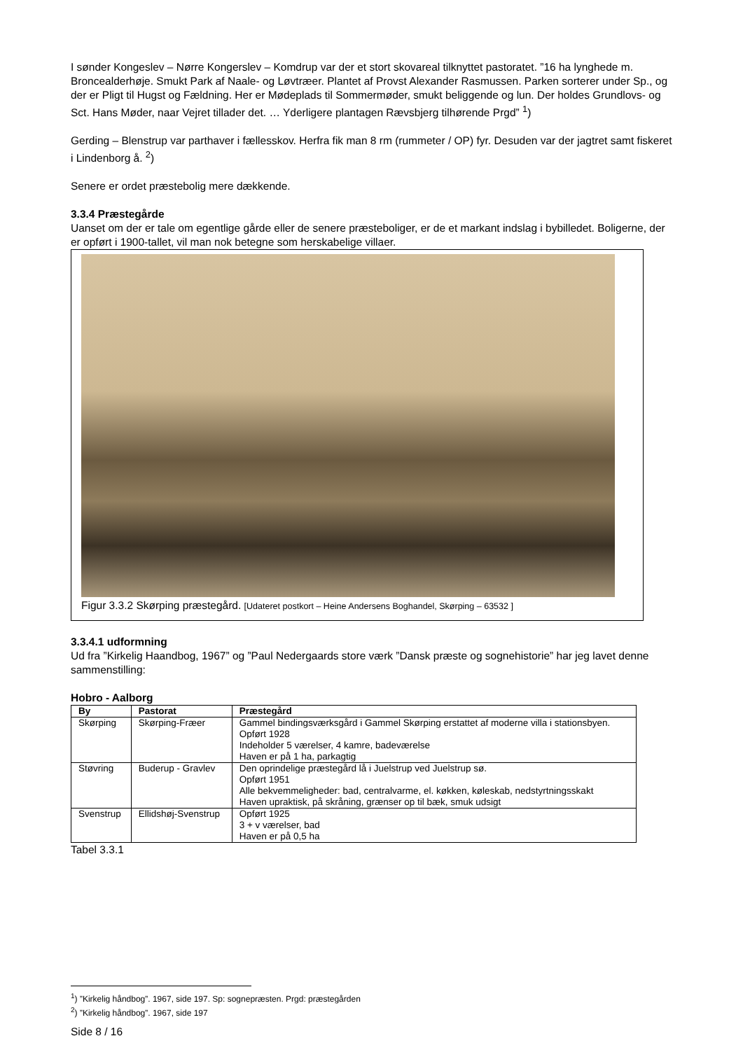I sønder Kongeslev – Nørre Kongerslev – Komdrup var der et stort skovareal tilknyttet pastoratet. ”16 ha lynghede m. Broncealderhøje. Smukt Park af Naale- og Løvtræer. Plantet af Provst Alexander Rasmussen. Parken sorterer under Sp., og der er Pligt til Hugst og Fældning. Her er Mødeplads til Sommermøder, smukt beliggende og lun. Der holdes Grundlovs- og Sct. Hans Møder, naar Vejret tillader det. … Yderligere plantagen Rævsbjerg tilhørende Prgd” <sup>1</sup>)
Gerding – Blenstrup var parthaver i fællesskov. Herfra fik man 8 rm (rummeter / OP) fyr. Desuden var der jagtret samt fiskeret i Lindenborg å. <sup>2</sup>)
Senere er ordet præstebolig mere dækkende.
3.3.4 Præstegårde
Uanset om der er tale om egentlige gårde eller de senere præsteboliger, er de et markant indslag i bybilledet. Boligerne, der er opført i 1900-tallet, vil man nok betegne som herskabelige villaer.
Figur 3.3.2 Skørping præstegård. [Udateret postkort – Heine Andersens Boghandel, Skørping – 63532 ]
3.3.4.1 udformning
Ud fra ”Kirkelig Haandbog, 1967” og ”Paul Nedergaards store værk ”Dansk præste og sognehistorie” har jeg lavet denne sammenstilling:
Hobro - Aalborg
| By | Pastorat | Præstegård |
| --- | --- | --- |
| Skørping | Skørping-Fræer | Gammel bindingsværksgård i Gammel Skørping erstattet af moderne villa i stationsbyen. Opført 1928 Indeholder 5 værelser, 4 kamre, badeværelse Haven er på 1 ha, parkagtig |
| Støvring | Buderup - Gravlev | Den oprindelige præstegård lå i Juelstrup ved Juelstrup sø. Opført 1951 Alle bekvemmeligheder: bad, centralvarme, el. køkken, køleskab, nedstyrtningsskakt Haven upraktisk, på skråning, grænser op til bæk, smuk udsigt |
| Svenstrup | Ellidshøj-Svenstrup | Opført 1925 3 + v værelser, bad Haven er på 0,5 ha |
Tabel 3.3.1
<sup>1</sup>) ”Kirkelig håndbog”. 1967, side 197. Sp: sognepræsten. Prgd: præstegården
<sup>2</sup>) ”Kirkelig håndbog”. 1967, side 197
Side 8 / 16